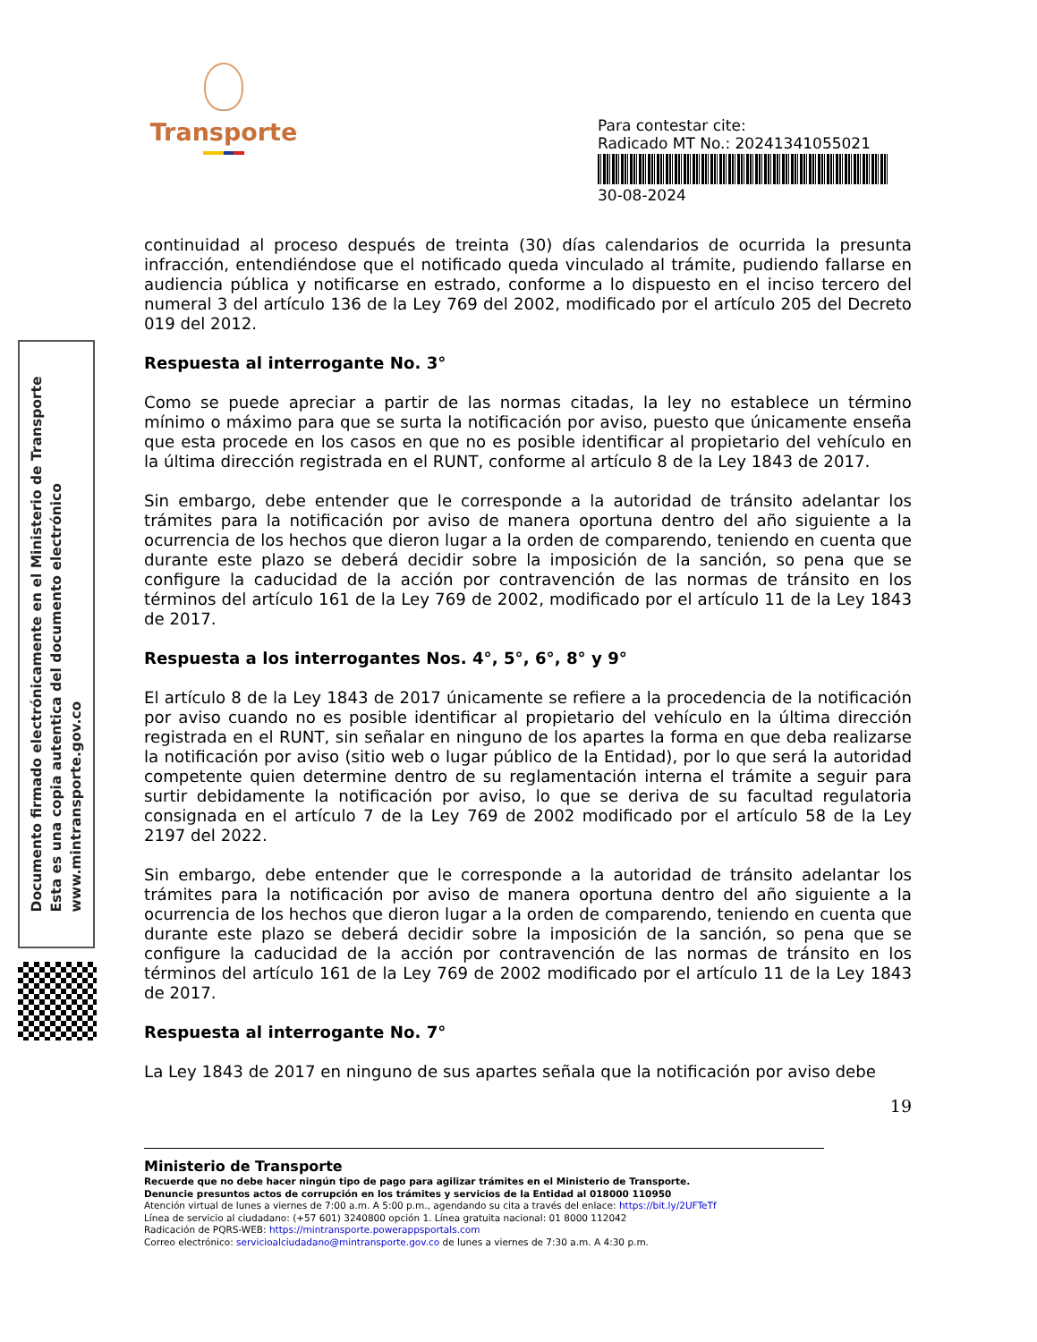Transporte
Para contestar cite:
Radicado MT No.: 20241341055021
30-08-2024
Documento firmado electrónicamente en el Ministerio de Transporte
Esta es una copia autentica del documento electrónico
www.mintransporte.gov.co
continuidad al proceso después de treinta (30) días calendarios de ocurrida la presunta infracción, entendiéndose que el notificado queda vinculado al trámite, pudiendo fallarse en audiencia pública y notificarse en estrado, conforme a lo dispuesto en el inciso tercero del numeral 3 del artículo 136 de la Ley 769 del 2002, modificado por el artículo 205 del Decreto 019 del 2012.
Respuesta al interrogante No. 3°
Como se puede apreciar a partir de las normas citadas, la ley no establece un término mínimo o máximo para que se surta la notificación por aviso, puesto que únicamente enseña que esta procede en los casos en que no es posible identificar al propietario del vehículo en la última dirección registrada en el RUNT, conforme al artículo 8 de la Ley 1843 de 2017.
Sin embargo, debe entender que le corresponde a la autoridad de tránsito adelantar los trámites para la notificación por aviso de manera oportuna dentro del año siguiente a la ocurrencia de los hechos que dieron lugar a la orden de comparendo, teniendo en cuenta que durante este plazo se deberá decidir sobre la imposición de la sanción, so pena que se configure la caducidad de la acción por contravención de las normas de tránsito en los términos del artículo 161 de la Ley 769 de 2002, modificado por el artículo 11 de la Ley 1843 de 2017.
Respuesta a los interrogantes Nos. 4°, 5°, 6°, 8° y 9°
El artículo 8 de la Ley 1843 de 2017 únicamente se refiere a la procedencia de la notificación por aviso cuando no es posible identificar al propietario del vehículo en la última dirección registrada en el RUNT, sin señalar en ninguno de los apartes la forma en que deba realizarse la notificación por aviso (sitio web o lugar público de la Entidad), por lo que será la autoridad competente quien determine dentro de su reglamentación interna el trámite a seguir para surtir debidamente la notificación por aviso, lo que se deriva de su facultad regulatoria consignada en el artículo 7 de la Ley 769 de 2002 modificado por el artículo 58 de la Ley 2197 del 2022.
Sin embargo, debe entender que le corresponde a la autoridad de tránsito adelantar los trámites para la notificación por aviso de manera oportuna dentro del año siguiente a la ocurrencia de los hechos que dieron lugar a la orden de comparendo, teniendo en cuenta que durante este plazo se deberá decidir sobre la imposición de la sanción, so pena que se configure la caducidad de la acción por contravención de las normas de tránsito en los términos del artículo 161 de la Ley 769 de 2002 modificado por el artículo 11 de la Ley 1843 de 2017.
Respuesta al interrogante No. 7°
La Ley 1843 de 2017 en ninguno de sus apartes señala que la notificación por aviso debe
19
Ministerio de Transporte
Recuerde que no debe hacer ningún tipo de pago para agilizar trámites en el Ministerio de Transporte.
Denuncie presuntos actos de corrupción en los trámites y servicios de la Entidad al 018000 110950
Atención virtual de lunes a viernes de 7:00 a.m. A 5:00 p.m., agendando su cita a través del enlace: https://bit.ly/2UFTeTf
Línea de servicio al ciudadano: (+57 601) 3240800 opción 1. Línea gratuita nacional: 01 8000 112042
Radicación de PQRS-WEB: https://mintransporte.powerappsportals.com
Correo electrónico: servicioalciudadano@mintransporte.gov.co de lunes a viernes de 7:30 a.m. A 4:30 p.m.